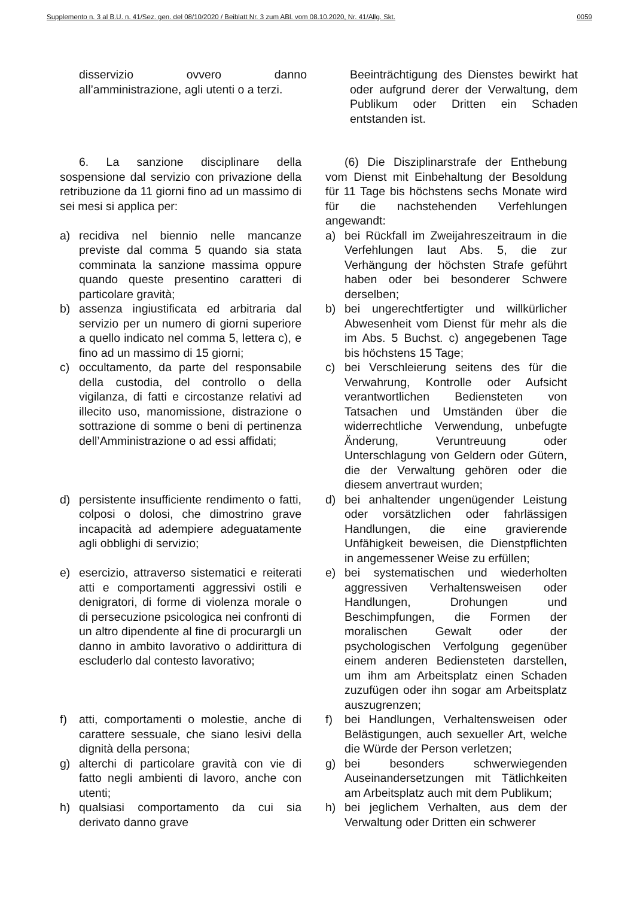Supplemento n. 3 al B.U. n. 41/Sez. gen. del 08/10/2020 / Beiblatt Nr. 3 zum ABl. vom 08.10.2020, Nr. 41/Allg. Skt. 0059
disservizio ovvero danno all’amministrazione, agli utenti o a terzi.
Beeinträchtigung des Dienstes bewirkt hat oder aufgrund derer der Verwaltung, dem Publikum oder Dritten ein Schaden entstanden ist.
6. La sanzione disciplinare della sospensione dal servizio con privazione della retribuzione da 11 giorni fino ad un massimo di sei mesi si applica per:
(6) Die Disziplinarstrafe der Enthebung vom Dienst mit Einbehaltung der Besoldung für 11 Tage bis höchstens sechs Monate wird für die nachstehenden Verfehlungen angewandt:
a) recidiva nel biennio nelle mancanze previste dal comma 5 quando sia stata comminata la sanzione massima oppure quando queste presentino caratteri di particolare gravità;
a) bei Rückfall im Zweijahreszeitraum in die Verfehlungen laut Abs. 5, die zur Verhängung der höchsten Strafe geführt haben oder bei besonderer Schwere derselben;
b) assenza ingiustificata ed arbitraria dal servizio per un numero di giorni superiore a quello indicato nel comma 5, lettera c), e fino ad un massimo di 15 giorni;
b) bei ungerechtfertigter und willkürlicher Abwesenheit vom Dienst für mehr als die im Abs. 5 Buchst. c) angegebenen Tage bis höchstens 15 Tage;
c) occultamento, da parte del responsabile della custodia, del controllo o della vigilanza, di fatti e circostanze relativi ad illecito uso, manomissione, distrazione o sottrazione di somme o beni di pertinenza dell’Amministrazione o ad essi affidati;
c) bei Verschleierung seitens des für die Verwahrung, Kontrolle oder Aufsicht verantwortlichen Bediensteten von Tatsachen und Umständen über die widerrechtliche Verwendung, unbefugte Änderung, Veruntreuung oder Unterschlagung von Geldern oder Gütern, die der Verwaltung gehören oder die diesem anvertraut wurden;
d) persistente insufficiente rendimento o fatti, colposi o dolosi, che dimostrino grave incapacità ad adempiere adeguatamente agli obblighi di servizio;
d) bei anhaltender ungenügender Leistung oder vorsätzlichen oder fahrlässigen Handlungen, die eine gravierende Unfähigkeit beweisen, die Dienstpflichten in angemessener Weise zu erfüllen;
e) esercizio, attraverso sistematici e reiterati atti e comportamenti aggressivi ostili e denigratori, di forme di violenza morale o di persecuzione psicologica nei confronti di un altro dipendente al fine di procurargli un danno in ambito lavorativo o addirittura di escluderlo dal contesto lavorativo;
e) bei systematischen und wiederholten aggressiven Verhaltensweisen oder Handlungen, Drohungen und Beschimpfungen, die Formen der moralischen Gewalt oder der psychologischen Verfolgung gegenüber einem anderen Bediensteten darstellen, um ihm am Arbeitsplatz einen Schaden zuzufügen oder ihn sogar am Arbeitsplatz auszugrenzen;
f) atti, comportamenti o molestie, anche di carattere sessuale, che siano lesivi della dignità della persona;
f) bei Handlungen, Verhaltensweisen oder Belästigungen, auch sexueller Art, welche die Würde der Person verletzen;
g) alterchi di particolare gravità con vie di fatto negli ambienti di lavoro, anche con utenti;
g) bei besonders schwerwiegenden Auseinandersetzungen mit Tätlichkeiten am Arbeitsplatz auch mit dem Publikum;
h) qualsiasi comportamento da cui sia derivato danno grave
h) bei jeglichem Verhalten, aus dem der Verwaltung oder Dritten ein schwerer